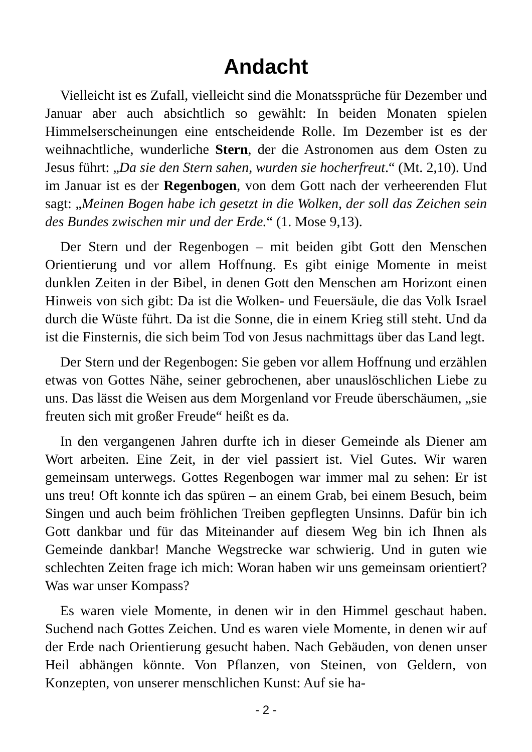Andacht
Vielleicht ist es Zufall, vielleicht sind die Monatssprüche für Dezember und Januar aber auch absichtlich so gewählt: In beiden Monaten spielen Himmelserscheinungen eine entscheidende Rolle. Im Dezember ist es der weihnachtliche, wunderliche Stern, der die Astronomen aus dem Osten zu Jesus führt: „Da sie den Stern sahen, wurden sie hocherfreut.“ (Mt. 2,10). Und im Januar ist es der Regenbogen, von dem Gott nach der verheerenden Flut sagt: „Meinen Bogen habe ich gesetzt in die Wolken, der soll das Zeichen sein des Bundes zwischen mir und der Erde.“ (1. Mose 9,13).
Der Stern und der Regenbogen – mit beiden gibt Gott den Menschen Orientierung und vor allem Hoffnung. Es gibt einige Momente in meist dunklen Zeiten in der Bibel, in denen Gott den Menschen am Horizont einen Hinweis von sich gibt: Da ist die Wolken- und Feuersäule, die das Volk Israel durch die Wüste führt. Da ist die Sonne, die in einem Krieg still steht. Und da ist die Finsternis, die sich beim Tod von Jesus nachmittags über das Land legt.
Der Stern und der Regenbogen: Sie geben vor allem Hoffnung und erzählen etwas von Gottes Nähe, seiner gebrochenen, aber unauslöschlichen Liebe zu uns. Das lässt die Weisen aus dem Morgenland vor Freude überschäumen, „sie freuten sich mit großer Freude“ heißt es da.
In den vergangenen Jahren durfte ich in dieser Gemeinde als Diener am Wort arbeiten. Eine Zeit, in der viel passiert ist. Viel Gutes. Wir waren gemeinsam unterwegs. Gottes Regenbogen war immer mal zu sehen: Er ist uns treu! Oft konnte ich das spüren – an einem Grab, bei einem Besuch, beim Singen und auch beim fröhlichen Treiben gepflegten Unsinns. Dafür bin ich Gott dankbar und für das Miteinander auf diesem Weg bin ich Ihnen als Gemeinde dankbar! Manche Wegstrecke war schwierig. Und in guten wie schlechten Zeiten frage ich mich: Woran haben wir uns gemeinsam orientiert? Was war unser Kompass?
Es waren viele Momente, in denen wir in den Himmel geschaut haben. Suchend nach Gottes Zeichen. Und es waren viele Momente, in denen wir auf der Erde nach Orientierung gesucht haben. Nach Gebäuden, von denen unser Heil abhängen könnte. Von Pflanzen, von Steinen, von Geldern, von Konzepten, von unserer menschlichen Kunst: Auf sie ha-
- 2 -